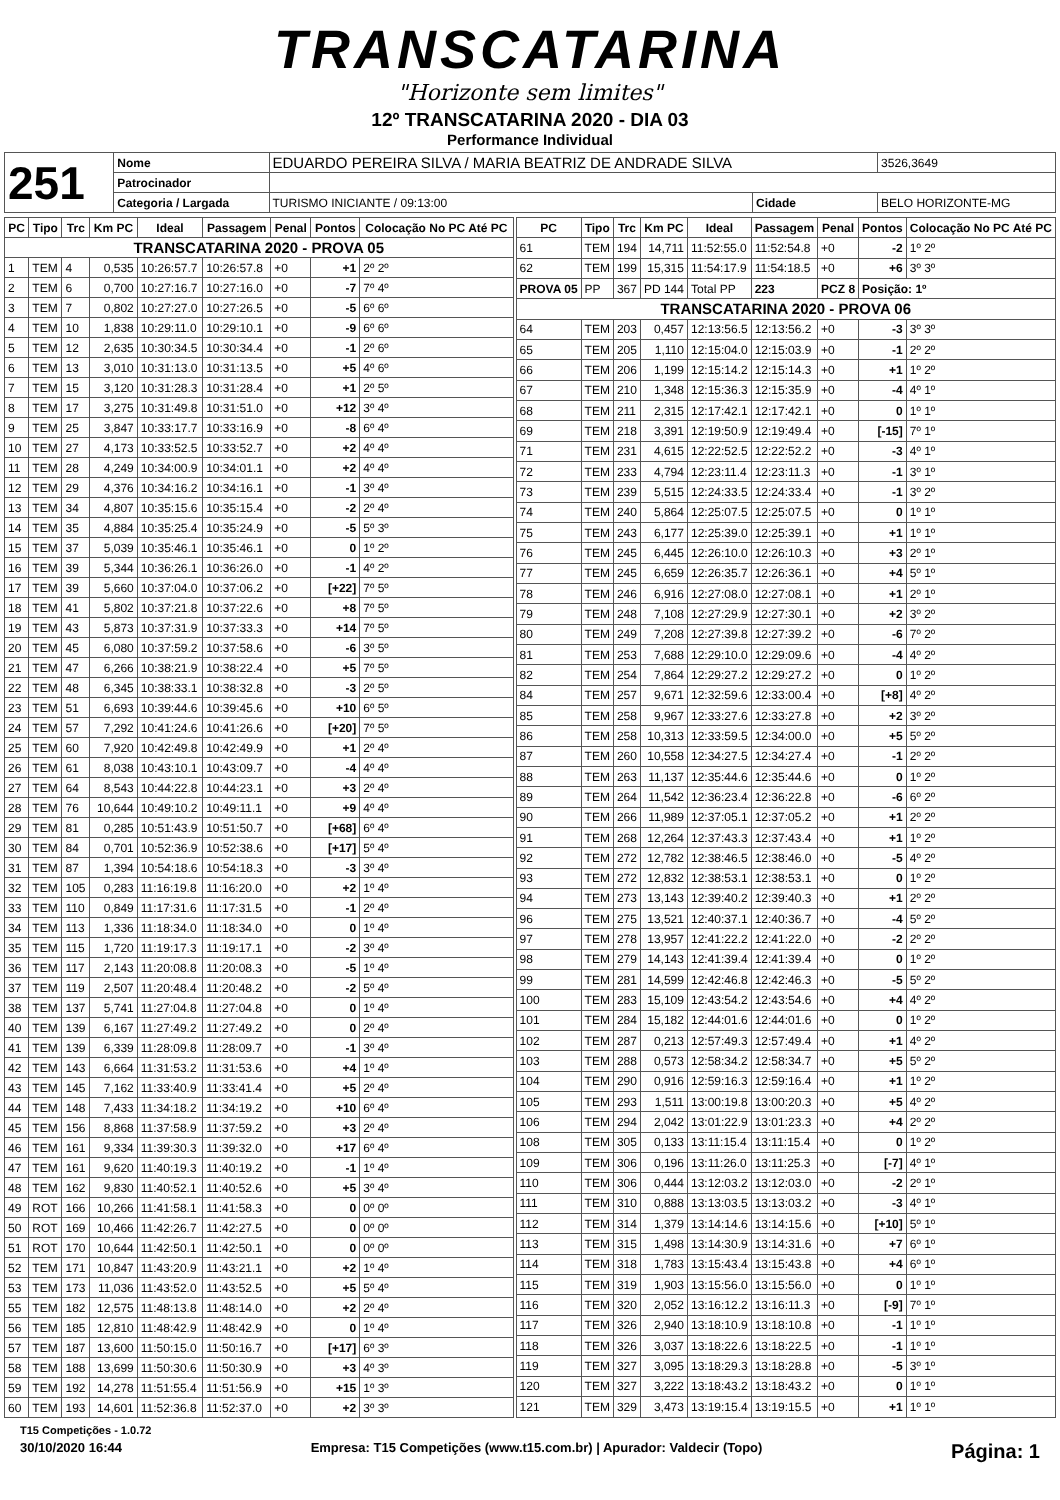TRANSCATARINA
"Horizonte sem limites"
12º TRANSCATARINA 2020 - DIA 03
Performance Individual
| 251 | Nome | EDUARDO PEREIRA SILVA / MARIA BEATRIZ DE ANDRADE SILVA | | | 3526,3649 |
| | Patrocinador | | | | |
| | Categoria / Largada | TURISMO INICIANTE / 09:13:00 | Cidade | BELO HORIZONTE-MG | |
| PC | Tipo | Trc | Km PC | Ideal | Passagem | Penal | Pontos | Colocação No PC Até PC |
| --- | --- | --- | --- | --- | --- | --- | --- | --- |
| TRANSCATARINA 2020 - PROVA 05 | | | | | | | | |
| 1 | TEM | 4 | 0,535 | 10:26:57.7 | 10:26:57.8 | +0 | +1 | 2º 2º |
| 2 | TEM | 6 | 0,700 | 10:27:16.7 | 10:27:16.0 | +0 | -7 | 7º 4º |
| 3 | TEM | 7 | 0,802 | 10:27:27.0 | 10:27:26.5 | +0 | -5 | 6º 6º |
| 4 | TEM | 10 | 1,838 | 10:29:11.0 | 10:29:10.1 | +0 | -9 | 6º 6º |
| 5 | TEM | 12 | 2,635 | 10:30:34.5 | 10:30:34.4 | +0 | -1 | 2º 6º |
| 6 | TEM | 13 | 3,010 | 10:31:13.0 | 10:31:13.5 | +0 | +5 | 4º 6º |
| 7 | TEM | 15 | 3,120 | 10:31:28.3 | 10:31:28.4 | +0 | +1 | 2º 5º |
| 8 | TEM | 17 | 3,275 | 10:31:49.8 | 10:31:51.0 | +0 | +12 | 3º 4º |
| 9 | TEM | 25 | 3,847 | 10:33:17.7 | 10:33:16.9 | +0 | -8 | 6º 4º |
| 10 | TEM | 27 | 4,173 | 10:33:52.5 | 10:33:52.7 | +0 | +2 | 4º 4º |
| 11 | TEM | 28 | 4,249 | 10:34:00.9 | 10:34:01.1 | +0 | +2 | 4º 4º |
| 12 | TEM | 29 | 4,376 | 10:34:16.2 | 10:34:16.1 | +0 | -1 | 3º 4º |
| 13 | TEM | 34 | 4,807 | 10:35:15.6 | 10:35:15.4 | +0 | -2 | 2º 4º |
| 14 | TEM | 35 | 4,884 | 10:35:25.4 | 10:35:24.9 | +0 | -5 | 5º 3º |
| 15 | TEM | 37 | 5,039 | 10:35:46.1 | 10:35:46.1 | +0 | 0 | 1º 2º |
| 16 | TEM | 39 | 5,344 | 10:36:26.1 | 10:36:26.0 | +0 | -1 | 4º 2º |
| 17 | TEM | 39 | 5,660 | 10:37:04.0 | 10:37:06.2 | +0 | [+22] | 7º 5º |
| 18 | TEM | 41 | 5,802 | 10:37:21.8 | 10:37:22.6 | +0 | +8 | 7º 5º |
| 19 | TEM | 43 | 5,873 | 10:37:31.9 | 10:37:33.3 | +0 | +14 | 7º 5º |
| 20 | TEM | 45 | 6,080 | 10:37:59.2 | 10:37:58.6 | +0 | -6 | 3º 5º |
| 21 | TEM | 47 | 6,266 | 10:38:21.9 | 10:38:22.4 | +0 | +5 | 7º 5º |
| 22 | TEM | 48 | 6,345 | 10:38:33.1 | 10:38:32.8 | +0 | -3 | 2º 5º |
| 23 | TEM | 51 | 6,693 | 10:39:44.6 | 10:39:45.6 | +0 | +10 | 6º 5º |
| 24 | TEM | 57 | 7,292 | 10:41:24.6 | 10:41:26.6 | +0 | [+20] | 7º 5º |
| 25 | TEM | 60 | 7,920 | 10:42:49.8 | 10:42:49.9 | +0 | +1 | 2º 4º |
| 26 | TEM | 61 | 8,038 | 10:43:10.1 | 10:43:09.7 | +0 | -4 | 4º 4º |
| 27 | TEM | 64 | 8,543 | 10:44:22.8 | 10:44:23.1 | +0 | +3 | 2º 4º |
| 28 | TEM | 76 | 10,644 | 10:49:10.2 | 10:49:11.1 | +0 | +9 | 4º 4º |
| 29 | TEM | 81 | 0,285 | 10:51:43.9 | 10:51:50.7 | +0 | [+68] | 6º 4º |
| 30 | TEM | 84 | 0,701 | 10:52:36.9 | 10:52:38.6 | +0 | [+17] | 5º 4º |
| 31 | TEM | 87 | 1,394 | 10:54:18.6 | 10:54:18.3 | +0 | -3 | 3º 4º |
| 32 | TEM | 105 | 0,283 | 11:16:19.8 | 11:16:20.0 | +0 | +2 | 1º 4º |
| 33 | TEM | 110 | 0,849 | 11:17:31.6 | 11:17:31.5 | +0 | -1 | 2º 4º |
| 34 | TEM | 113 | 1,336 | 11:18:34.0 | 11:18:34.0 | +0 | 0 | 1º 4º |
| 35 | TEM | 115 | 1,720 | 11:19:17.3 | 11:19:17.1 | +0 | -2 | 3º 4º |
| 36 | TEM | 117 | 2,143 | 11:20:08.8 | 11:20:08.3 | +0 | -5 | 1º 4º |
| 37 | TEM | 119 | 2,507 | 11:20:48.4 | 11:20:48.2 | +0 | -2 | 5º 4º |
| 38 | TEM | 137 | 5,741 | 11:27:04.8 | 11:27:04.8 | +0 | 0 | 1º 4º |
| 40 | TEM | 139 | 6,167 | 11:27:49.2 | 11:27:49.2 | +0 | 0 | 2º 4º |
| 41 | TEM | 139 | 6,339 | 11:28:09.8 | 11:28:09.7 | +0 | -1 | 3º 4º |
| 42 | TEM | 143 | 6,664 | 11:31:53.2 | 11:31:53.6 | +0 | +4 | 1º 4º |
| 43 | TEM | 145 | 7,162 | 11:33:40.9 | 11:33:41.4 | +0 | +5 | 2º 4º |
| 44 | TEM | 148 | 7,433 | 11:34:18.2 | 11:34:19.2 | +0 | +10 | 6º 4º |
| 45 | TEM | 156 | 8,868 | 11:37:58.9 | 11:37:59.2 | +0 | +3 | 2º 4º |
| 46 | TEM | 161 | 9,334 | 11:39:30.3 | 11:39:32.0 | +0 | +17 | 6º 4º |
| 47 | TEM | 161 | 9,620 | 11:40:19.3 | 11:40:19.2 | +0 | -1 | 1º 4º |
| 48 | TEM | 162 | 9,830 | 11:40:52.1 | 11:40:52.6 | +0 | +5 | 3º 4º |
| 49 | ROT | 166 | 10,266 | 11:41:58.1 | 11:41:58.3 | +0 | 0 | 0º 0º |
| 50 | ROT | 169 | 10,466 | 11:42:26.7 | 11:42:27.5 | +0 | 0 | 0º 0º |
| 51 | ROT | 170 | 10,644 | 11:42:50.1 | 11:42:50.1 | +0 | 0 | 0º 0º |
| 52 | TEM | 171 | 10,847 | 11:43:20.9 | 11:43:21.1 | +0 | +2 | 1º 4º |
| 53 | TEM | 173 | 11,036 | 11:43:52.0 | 11:43:52.5 | +0 | +5 | 5º 4º |
| 55 | TEM | 182 | 12,575 | 11:48:13.8 | 11:48:14.0 | +0 | +2 | 2º 4º |
| 56 | TEM | 185 | 12,810 | 11:48:42.9 | 11:48:42.9 | +0 | 0 | 1º 4º |
| 57 | TEM | 187 | 13,600 | 11:50:15.0 | 11:50:16.7 | +0 | [+17] | 6º 3º |
| 58 | TEM | 188 | 13,699 | 11:50:30.6 | 11:50:30.9 | +0 | +3 | 4º 3º |
| 59 | TEM | 192 | 14,278 | 11:51:55.4 | 11:51:56.9 | +0 | +15 | 1º 3º |
| 60 | TEM | 193 | 14,601 | 11:52:36.8 | 11:52:37.0 | +0 | +2 | 3º 3º |
| PC | Tipo | Trc | Km PC | Ideal | Passagem | Penal | Pontos | Colocação No PC Até PC |
| --- | --- | --- | --- | --- | --- | --- | --- | --- |
| 61 | TEM | 194 | 14,711 | 11:52:55.0 | 11:52:54.8 | +0 | -2 | 1º 2º |
| 62 | TEM | 199 | 15,315 | 11:54:17.9 | 11:54:18.5 | +0 | +6 | 3º 3º |
| PROVA 05 | PP | 367 | PD 144 | Total PP | 223 | PCZ 8 | Posição: 1º | |
| TRANSCATARINA 2020 - PROVA 06 | | | | | | | | |
| 64 | TEM | 203 | 0,457 | 12:13:56.5 | 12:13:56.2 | +0 | -3 | 3º 3º |
| 65 | TEM | 205 | 1,110 | 12:15:04.0 | 12:15:03.9 | +0 | -1 | 2º 2º |
| 66 | TEM | 206 | 1,199 | 12:15:14.2 | 12:15:14.3 | +0 | +1 | 1º 2º |
| 67 | TEM | 210 | 1,348 | 12:15:36.3 | 12:15:35.9 | +0 | -4 | 4º 1º |
| 68 | TEM | 211 | 2,315 | 12:17:42.1 | 12:17:42.1 | +0 | 0 | 1º 1º |
| 69 | TEM | 218 | 3,391 | 12:19:50.9 | 12:19:49.4 | +0 | [-15] | 7º 1º |
| 71 | TEM | 231 | 4,615 | 12:22:52.5 | 12:22:52.2 | +0 | -3 | 4º 1º |
| 72 | TEM | 233 | 4,794 | 12:23:11.4 | 12:23:11.3 | +0 | -1 | 3º 1º |
| 73 | TEM | 239 | 5,515 | 12:24:33.5 | 12:24:33.4 | +0 | -1 | 3º 2º |
| 74 | TEM | 240 | 5,864 | 12:25:07.5 | 12:25:07.5 | +0 | 0 | 1º 1º |
| 75 | TEM | 243 | 6,177 | 12:25:39.0 | 12:25:39.1 | +0 | +1 | 1º 1º |
| 76 | TEM | 245 | 6,445 | 12:26:10.0 | 12:26:10.3 | +0 | +3 | 2º 1º |
| 77 | TEM | 245 | 6,659 | 12:26:35.7 | 12:26:36.1 | +0 | +4 | 5º 1º |
| 78 | TEM | 246 | 6,916 | 12:27:08.0 | 12:27:08.1 | +0 | +1 | 2º 1º |
| 79 | TEM | 248 | 7,108 | 12:27:29.9 | 12:27:30.1 | +0 | +2 | 3º 2º |
| 80 | TEM | 249 | 7,208 | 12:27:39.8 | 12:27:39.2 | +0 | -6 | 7º 2º |
| 81 | TEM | 253 | 7,688 | 12:29:10.0 | 12:29:09.6 | +0 | -4 | 4º 2º |
| 82 | TEM | 254 | 7,864 | 12:29:27.2 | 12:29:27.2 | +0 | 0 | 1º 2º |
| 84 | TEM | 257 | 9,671 | 12:32:59.6 | 12:33:00.4 | +0 | [+8] | 4º 2º |
| 85 | TEM | 258 | 9,967 | 12:33:27.6 | 12:33:27.8 | +0 | +2 | 3º 2º |
| 86 | TEM | 258 | 10,313 | 12:33:59.5 | 12:34:00.0 | +0 | +5 | 5º 2º |
| 87 | TEM | 260 | 10,558 | 12:34:27.5 | 12:34:27.4 | +0 | -1 | 2º 2º |
| 88 | TEM | 263 | 11,137 | 12:35:44.6 | 12:35:44.6 | +0 | 0 | 1º 2º |
| 89 | TEM | 264 | 11,542 | 12:36:23.4 | 12:36:22.8 | +0 | -6 | 6º 2º |
| 90 | TEM | 266 | 11,989 | 12:37:05.1 | 12:37:05.2 | +0 | +1 | 2º 2º |
| 91 | TEM | 268 | 12,264 | 12:37:43.3 | 12:37:43.4 | +0 | +1 | 1º 2º |
| 92 | TEM | 272 | 12,782 | 12:38:46.5 | 12:38:46.0 | +0 | -5 | 4º 2º |
| 93 | TEM | 272 | 12,832 | 12:38:53.1 | 12:38:53.1 | +0 | 0 | 1º 2º |
| 94 | TEM | 273 | 13,143 | 12:39:40.2 | 12:39:40.3 | +0 | +1 | 2º 2º |
| 96 | TEM | 275 | 13,521 | 12:40:37.1 | 12:40:36.7 | +0 | -4 | 5º 2º |
| 97 | TEM | 278 | 13,957 | 12:41:22.2 | 12:41:22.0 | +0 | -2 | 2º 2º |
| 98 | TEM | 279 | 14,143 | 12:41:39.4 | 12:41:39.4 | +0 | 0 | 1º 2º |
| 99 | TEM | 281 | 14,599 | 12:42:46.8 | 12:42:46.3 | +0 | -5 | 5º 2º |
| 100 | TEM | 283 | 15,109 | 12:43:54.2 | 12:43:54.6 | +0 | +4 | 4º 2º |
| 101 | TEM | 284 | 15,182 | 12:44:01.6 | 12:44:01.6 | +0 | 0 | 1º 2º |
| 102 | TEM | 287 | 0,213 | 12:57:49.3 | 12:57:49.4 | +0 | +1 | 4º 2º |
| 103 | TEM | 288 | 0,573 | 12:58:34.2 | 12:58:34.7 | +0 | +5 | 5º 2º |
| 104 | TEM | 290 | 0,916 | 12:59:16.3 | 12:59:16.4 | +0 | +1 | 1º 2º |
| 105 | TEM | 293 | 1,511 | 13:00:19.8 | 13:00:20.3 | +0 | +5 | 4º 2º |
| 106 | TEM | 294 | 2,042 | 13:01:22.9 | 13:01:23.3 | +0 | +4 | 2º 2º |
| 108 | TEM | 305 | 0,133 | 13:11:15.4 | 13:11:15.4 | +0 | 0 | 1º 2º |
| 109 | TEM | 306 | 0,196 | 13:11:26.0 | 13:11:25.3 | +0 | [-7] | 4º 1º |
| 110 | TEM | 306 | 0,444 | 13:12:03.2 | 13:12:03.0 | +0 | -2 | 2º 1º |
| 111 | TEM | 310 | 0,888 | 13:13:03.5 | 13:13:03.2 | +0 | -3 | 4º 1º |
| 112 | TEM | 314 | 1,379 | 13:14:14.6 | 13:14:15.6 | +0 | [+10] | 5º 1º |
| 113 | TEM | 315 | 1,498 | 13:14:30.9 | 13:14:31.6 | +0 | +7 | 6º 1º |
| 114 | TEM | 318 | 1,783 | 13:15:43.4 | 13:15:43.8 | +0 | +4 | 6º 1º |
| 115 | TEM | 319 | 1,903 | 13:15:56.0 | 13:15:56.0 | +0 | 0 | 1º 1º |
| 116 | TEM | 320 | 2,052 | 13:16:12.2 | 13:16:11.3 | +0 | [-9] | 7º 1º |
| 117 | TEM | 326 | 2,940 | 13:18:10.9 | 13:18:10.8 | +0 | -1 | 1º 1º |
| 118 | TEM | 326 | 3,037 | 13:18:22.6 | 13:18:22.5 | +0 | -1 | 1º 1º |
| 119 | TEM | 327 | 3,095 | 13:18:29.3 | 13:18:28.8 | +0 | -5 | 3º 1º |
| 120 | TEM | 327 | 3,222 | 13:18:43.2 | 13:18:43.2 | +0 | 0 | 1º 1º |
| 121 | TEM | 329 | 3,473 | 13:19:15.4 | 13:19:15.5 | +0 | +1 | 1º 1º |
T15 Competições - 1.0.72
30/10/2020 16:44 Empresa: T15 Competições (www.t15.com.br) | Apurador: Valdecir (Topo) Página: 1